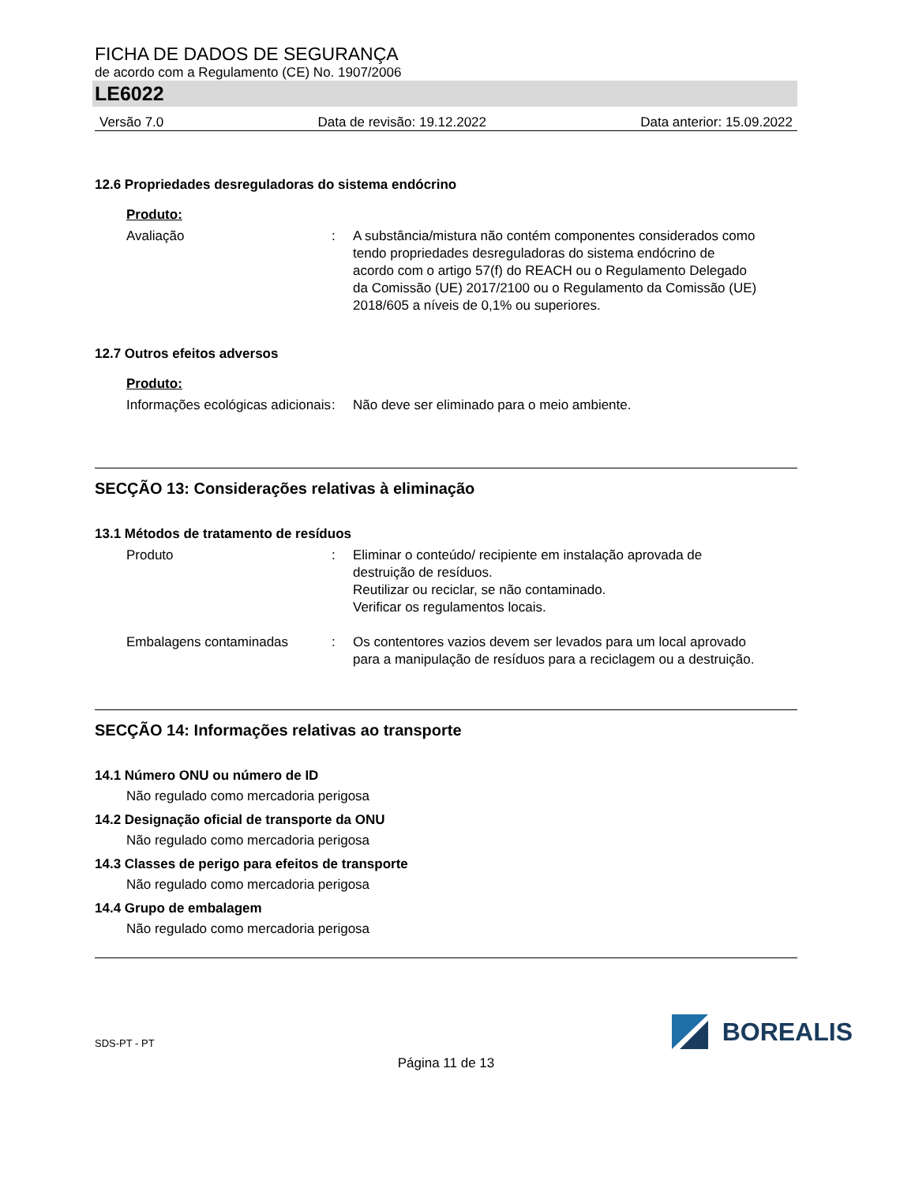FICHA DE DADOS DE SEGURANÇA
de acordo com a Regulamento (CE) No. 1907/2006
LE6022
Versão 7.0 Data de revisão: 19.12.2022 Data anterior: 15.09.2022
12.6 Propriedades desreguladoras do sistema endócrino
Produto:
Avaliação : A substância/mistura não contém componentes considerados como tendo propriedades desreguladoras do sistema endócrino de acordo com o artigo 57(f) do REACH ou o Regulamento Delegado da Comissão (UE) 2017/2100 ou o Regulamento da Comissão (UE) 2018/605 a níveis de 0,1% ou superiores.
12.7 Outros efeitos adversos
Produto:
Informações ecológicas adicionais
: Não deve ser eliminado para o meio ambiente.
SECÇÃO 13: Considerações relativas à eliminação
13.1 Métodos de tratamento de resíduos
Produto : Eliminar o conteúdo/ recipiente em instalação aprovada de destruição de resíduos.
Reutilizar ou reciclar, se não contaminado.
Verificar os regulamentos locais.
Embalagens contaminadas : Os contentores vazios devem ser levados para um local aprovado para a manipulação de resíduos para a reciclagem ou a destruição.
SECÇÃO 14: Informações relativas ao transporte
14.1 Número ONU ou número de ID
Não regulado como mercadoria perigosa
14.2 Designação oficial de transporte da ONU
Não regulado como mercadoria perigosa
14.3 Classes de perigo para efeitos de transporte
Não regulado como mercadoria perigosa
14.4 Grupo de embalagem
Não regulado como mercadoria perigosa
SDS-PT - PT
BOREALIS
Página 11 de 13